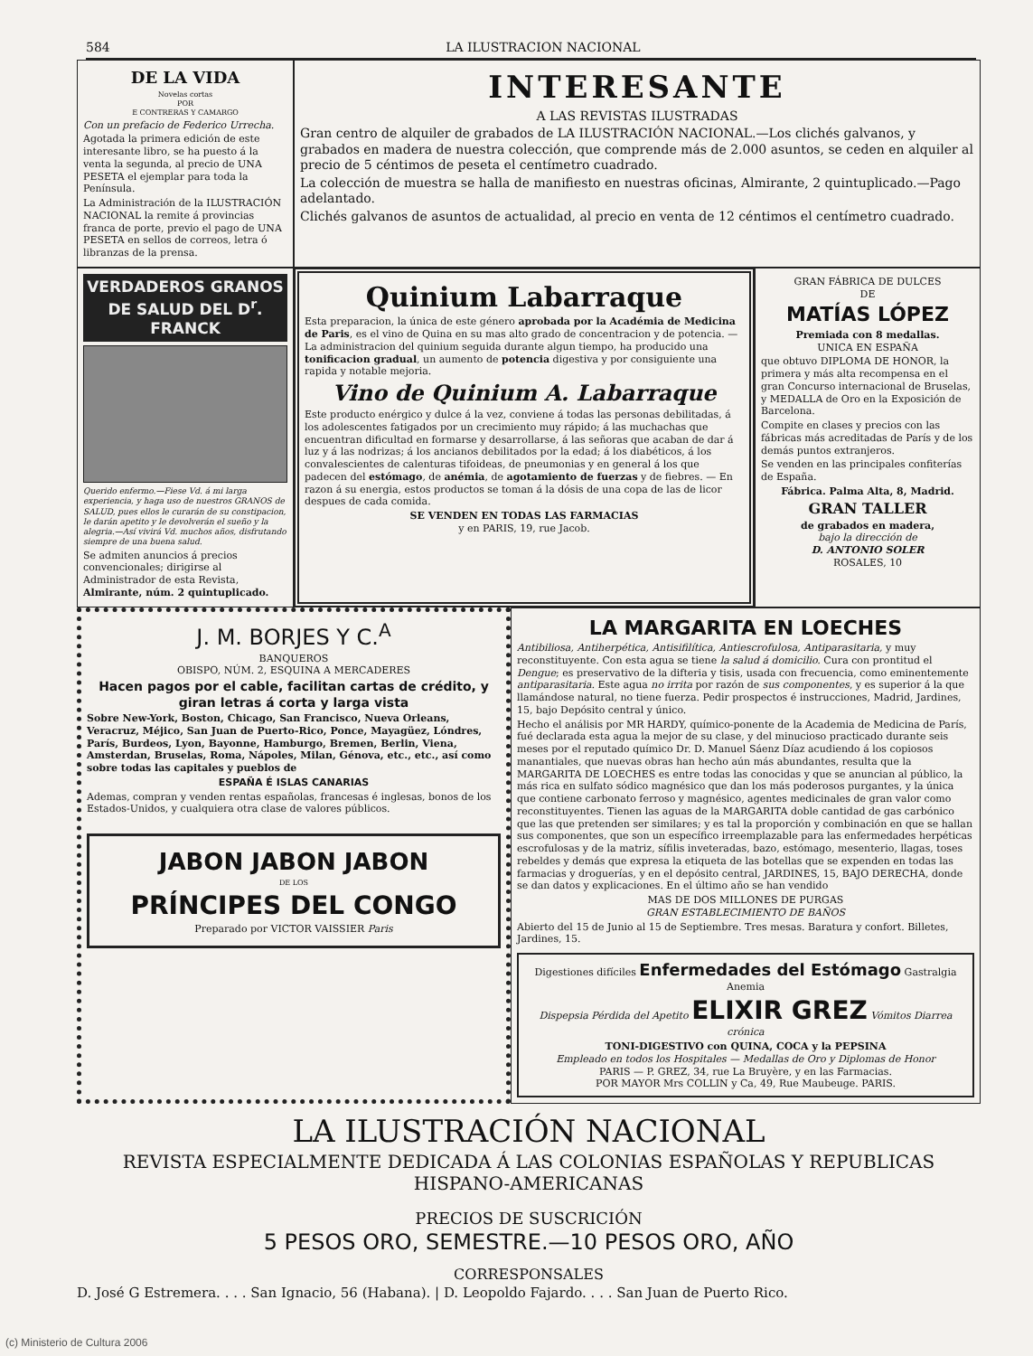584 LA ILUSTRACION NACIONAL
DE LA VIDA
Novelas cortas
POR
E CONTRERAS Y CAMARGO
Con un prefacio de Federico Urrecha.
Agotada la primera edición de este interesante libro, se ha puesto á la venta la segunda, al precio de UNA PESETA el ejemplar para toda la Península.
La Administración de la ILUSTRACIÓN NACIONAL la remite á provincias franca de porte, previo el pago de UNA PESETA en sellos de correos, letra ó libranzas de la prensa.
INTERESANTE
A LAS REVISTAS ILUSTRADAS
Gran centro de alquiler de grabados de LA ILUSTRACIÓN NACIONAL.—Los clichés galvanos, y grabados en madera de nuestra colección, que comprende más de 2.000 asuntos, se ceden en alquiler al precio de 5 céntimos de peseta el centímetro cuadrado.
La colección de muestra se halla de manifiesto en nuestras oficinas, Almirante, 2 quintuplicado.—Pago adelantado.
Clichés galvanos de asuntos de actualidad, al precio en venta de 12 céntimos el centímetro cuadrado.
VERDADEROS GRANOS DE SALUD DEL D<sup>r</sup>. FRANCK
Querido enfermo.—Fiese Vd. á mi larga experiencia, y haga uso de nuestros GRANOS de SALUD, pues ellos le curarán de su constipacion, le darán apetito y le devolverán el sueño y la alegria.—Así vivirá Vd. muchos años, disfrutando siempre de una buena salud.
Se admiten anuncios á precios convencionales; dirigirse al Administrador de esta Revista, Almirante, núm. 2 quintuplicado.
Quinium Labarraque
Esta preparacion, la única de este género aprobada por la Académia de Medicina de Paris, es el vino de Quina en su mas alto grado de concentracion y de potencia. — La administracion del quinium seguida durante algun tiempo, ha producido una tonificacion gradual, un aumento de potencia digestiva y por consiguiente una rapida y notable mejoria.
Vino de Quinium A. Labarraque
Este producto enérgico y dulce á la vez, conviene á todas las personas debilitadas, á los adolescentes fatigados por un crecimiento muy rápido; á las muchachas que encuentran dificultad en formarse y desarrollarse, á las señoras que acaban de dar á luz y á las nodrizas; á los ancianos debilitados por la edad; á los diabéticos, á los convalescientes de calenturas tifoideas, de pneumonias y en general á los que padecen del estómago, de anémia, de agotamiento de fuerzas y de fiebres. — En razon á su energia, estos productos se toman á la dósis de una copa de las de licor despues de cada comida.
SE VENDEN EN TODAS LAS FARMACIAS
y en PARIS, 19, rue Jacob.
GRAN FÁBRICA DE DULCES
DE
MATÍAS LÓPEZ
Premiada con 8 medallas.
UNICA EN ESPAÑA
que obtuvo DIPLOMA DE HONOR, la primera y más alta recompensa en el gran Concurso internacional de Bruselas, y MEDALLA de Oro en la Exposición de Barcelona.
Compite en clases y precios con las fábricas más acreditadas de París y de los demás puntos extranjeros.
Se venden en las principales confiterías de España.
Fábrica. Palma Alta, 8, Madrid.
GRAN TALLER
de grabados en madera,
bajo la dirección de
D. ANTONIO SOLER
ROSALES, 10
J. M. BORJES Y C.<sup>A</sup>
BANQUEROS
OBISPO, NÚM. 2, ESQUINA A MERCADERES
Hacen pagos por el cable, facilitan cartas de crédito, y giran letras á corta y larga vista
Sobre New-York, Boston, Chicago, San Francisco, Nueva Orleans, Veracruz, Méjico, San Juan de Puerto-Rico, Ponce, Mayagüez, Lóndres, París, Burdeos, Lyon, Bayonne, Hamburgo, Bremen, Berlin, Viena, Amsterdan, Bruselas, Roma, Nápoles, Milan, Génova, etc., etc., así como sobre todas las capitales y pueblos de
ESPAÑA É ISLAS CANARIAS
Ademas, compran y venden rentas españolas, francesas é inglesas, bonos de los Estados-Unidos, y cualquiera otra clase de valores públicos.
JABON JABON JABON
DE LOS
PRÍNCIPES DEL CONGO
Preparado por VICTOR VAISSIER Paris
LA MARGARITA EN LOECHES
Antibiliosa, Antiherpética, Antisifilítica, Antiescrofulosa, Antiparasitaria, y muy reconstituyente. Con esta agua se tiene la salud á domicilio. Cura con prontitud el Dengue; es preservativo de la difteria y tisis, usada con frecuencia, como eminentemente antiparasitaria. Este agua no irrita por razón de sus componentes, y es superior á la que llamándose natural, no tiene fuerza. Pedir prospectos é instrucciones, Madrid, Jardines, 15, bajo Depósito central y único.
Hecho el análisis por MR HARDY, químico-ponente de la Academia de Medicina de París, fué declarada esta agua la mejor de su clase, y del minucioso practicado durante seis meses por el reputado químico Dr. D. Manuel Sáenz Díaz acudiendo á los copiosos manantiales, que nuevas obras han hecho aún más abundantes, resulta que la MARGARITA DE LOECHES es entre todas las conocidas y que se anuncian al público, la más rica en sulfato sódico magnésico que dan los más poderosos purgantes, y la única que contiene carbonato ferroso y magnésico, agentes medicinales de gran valor como reconstituyentes. Tienen las aguas de la MARGARITA doble cantidad de gas carbónico que las que pretenden ser similares; y es tal la proporción y combinación en que se hallan sus componentes, que son un específico irreemplazable para las enfermedades herpéticas escrofulosas y de la matriz, sífilis inveteradas, bazo, estómago, mesenterio, llagas, toses rebeldes y demás que expresa la etiqueta de las botellas que se expenden en todas las farmacias y droguerías, y en el depósito central, JARDINES, 15, BAJO DERECHA, donde se dan datos y explicaciones. En el último año se han vendido
MAS DE DOS MILLONES DE PURGAS
GRAN ESTABLECIMIENTO DE BAÑOS
Abierto del 15 de Junio al 15 de Septiembre. Tres mesas. Baratura y confort. Billetes, Jardines, 15.
Digestiones difíciles Enfermedades del Estómago Gastralgia Anemia
Dispepsia Pérdida del Apetito ELIXIR GREZ Vómitos Diarrea crónica
TONI-DIGESTIVO con QUINA, COCA y la PEPSINA
Empleado en todos los Hospitales — Medallas de Oro y Diplomas de Honor
PARIS — P. GREZ, 34, rue La Bruyère, y en las Farmacias.
POR MAYOR Mrs COLLIN y Ca, 49, Rue Maubeuge. PARIS.
LA ILUSTRACIÓN NACIONAL
REVISTA ESPECIALMENTE DEDICADA Á LAS COLONIAS ESPAÑOLAS Y REPUBLICAS HISPANO-AMERICANAS
PRECIOS DE SUSCRICIÓN
5 PESOS ORO, SEMESTRE.—10 PESOS ORO, AÑO
CORRESPONSALES
D. José G Estremera. . . . San Ignacio, 56 (Habana). | D. Leopoldo Fajardo. . . . San Juan de Puerto Rico.
(c) Ministerio de Cultura 2006